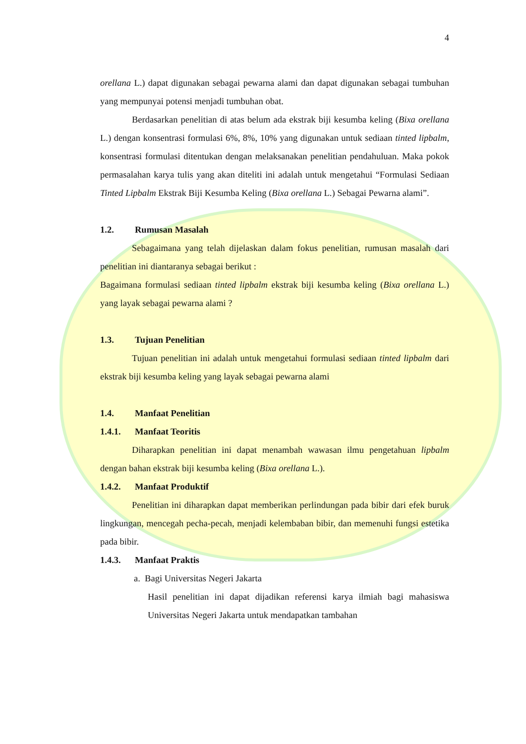4
orellana L.) dapat digunakan sebagai pewarna alami dan dapat digunakan sebagai tumbuhan yang mempunyai potensi menjadi tumbuhan obat.
Berdasarkan penelitian di atas belum ada ekstrak biji kesumba keling (Bixa orellana L.) dengan konsentrasi formulasi 6%, 8%, 10% yang digunakan untuk sediaan tinted lipbalm, konsentrasi formulasi ditentukan dengan melaksanakan penelitian pendahuluan. Maka pokok permasalahan karya tulis yang akan diteliti ini adalah untuk mengetahui “Formulasi Sediaan Tinted Lipbalm Ekstrak Biji Kesumba Keling (Bixa orellana L.) Sebagai Pewarna alami”.
1.2. Rumusan Masalah
Sebagaimana yang telah dijelaskan dalam fokus penelitian, rumusan masalah dari penelitian ini diantaranya sebagai berikut :
Bagaimana formulasi sediaan tinted lipbalm ekstrak biji kesumba keling (Bixa orellana L.) yang layak sebagai pewarna alami ?
1.3. Tujuan Penelitian
Tujuan penelitian ini adalah untuk mengetahui formulasi sediaan tinted lipbalm dari ekstrak biji kesumba keling yang layak sebagai pewarna alami
1.4. Manfaat Penelitian
1.4.1. Manfaat Teoritis
Diharapkan penelitian ini dapat menambah wawasan ilmu pengetahuan lipbalm dengan bahan ekstrak biji kesumba keling (Bixa orellana L.).
1.4.2. Manfaat Produktif
Penelitian ini diharapkan dapat memberikan perlindungan pada bibir dari efek buruk lingkungan, mencegah pecha-pecah, menjadi kelembaban bibir, dan memenuhi fungsi estetika pada bibir.
1.4.3. Manfaat Praktis
a. Bagi Universitas Negeri Jakarta
Hasil penelitian ini dapat dijadikan referensi karya ilmiah bagi mahasiswa Universitas Negeri Jakarta untuk mendapatkan tambahan